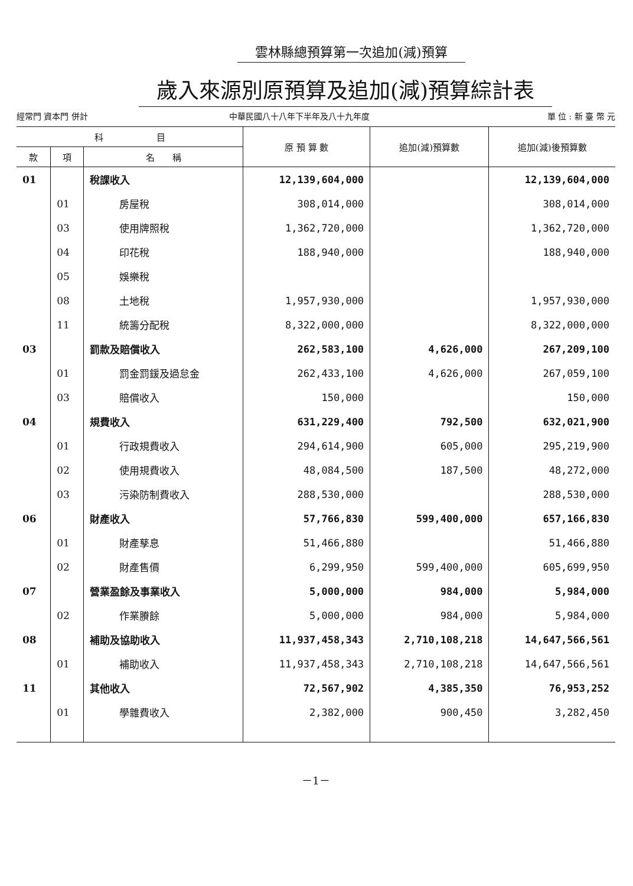雲林縣總預算第一次追加(減)預算
歲入來源別原預算及追加(減)預算綜計表
經常門 資本門 併計
中華民國八十八年下半年及八十九年度
單 位 : 新 臺 幣 元
| 科 目 | | | 原 預 算 數 | 追加(減)預算數 | 追加(減)後預算數 |
| --- | --- | --- | --- | --- | --- |
| 款 | 項 | 名 稱 | | | |
| 01 | | 稅課收入 | 12,139,604,000 | | 12,139,604,000 |
| | 01 | 房屋稅 | 308,014,000 | | 308,014,000 |
| | 03 | 使用牌照稅 | 1,362,720,000 | | 1,362,720,000 |
| | 04 | 印花稅 | 188,940,000 | | 188,940,000 |
| | 05 | 娛樂稅 | | | |
| | 08 | 土地稅 | 1,957,930,000 | | 1,957,930,000 |
| | 11 | 統籌分配稅 | 8,322,000,000 | | 8,322,000,000 |
| 03 | | 罰款及賠償收入 | 262,583,100 | 4,626,000 | 267,209,100 |
| | 01 | 罰金罰鍰及過怠金 | 262,433,100 | 4,626,000 | 267,059,100 |
| | 03 | 賠償收入 | 150,000 | | 150,000 |
| 04 | | 規費收入 | 631,229,400 | 792,500 | 632,021,900 |
| | 01 | 行政規費收入 | 294,614,900 | 605,000 | 295,219,900 |
| | 02 | 使用規費收入 | 48,084,500 | 187,500 | 48,272,000 |
| | 03 | 污染防制費收入 | 288,530,000 | | 288,530,000 |
| 06 | | 財產收入 | 57,766,830 | 599,400,000 | 657,166,830 |
| | 01 | 財產孳息 | 51,466,880 | | 51,466,880 |
| | 02 | 財產售價 | 6,299,950 | 599,400,000 | 605,699,950 |
| 07 | | 營業盈餘及事業收入 | 5,000,000 | 984,000 | 5,984,000 |
| | 02 | 作業賸餘 | 5,000,000 | 984,000 | 5,984,000 |
| 08 | | 補助及協助收入 | 11,937,458,343 | 2,710,108,218 | 14,647,566,561 |
| | 01 | 補助收入 | 11,937,458,343 | 2,710,108,218 | 14,647,566,561 |
| 11 | | 其他收入 | 72,567,902 | 4,385,350 | 76,953,252 |
| | 01 | 學雜費收入 | 2,382,000 | 900,450 | 3,282,450 |
－1－